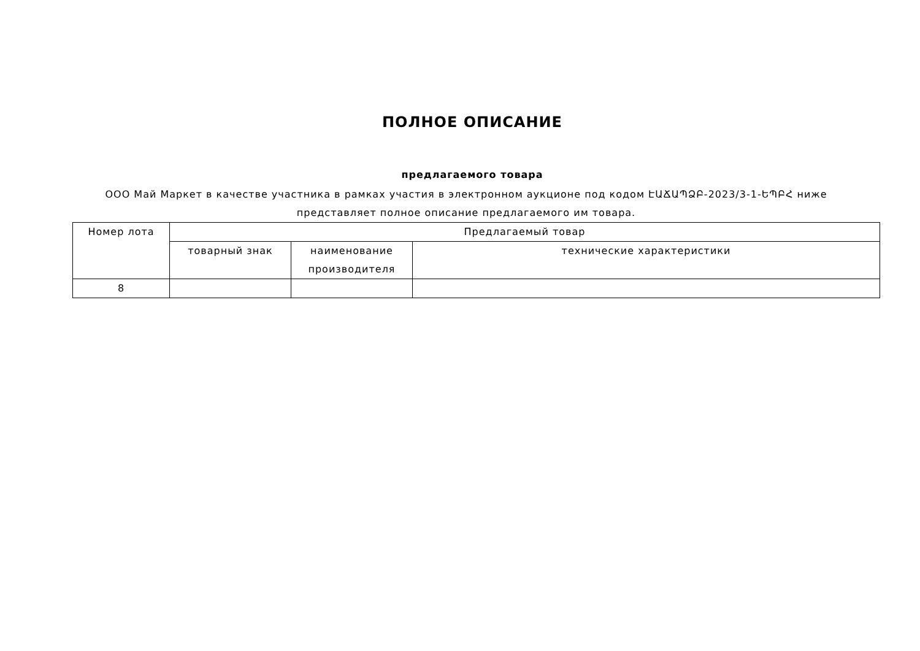ПОЛНОЕ ОПИСАНИЕ
предлагаемого товара
ООО Май Маркет в качестве участника в рамках участия в электронном аукционе под кодом ԷԱՃԱՊՁԲ-2023/3-1-ԵՊԲՀ ниже представляет полное описание предлагаемого им товара.
| Номер лота | Предлагаемый товар | | |
| --- | --- | --- | --- |
| | товарный знак | наименование производителя | технические характеристики |
| 8 | | | |